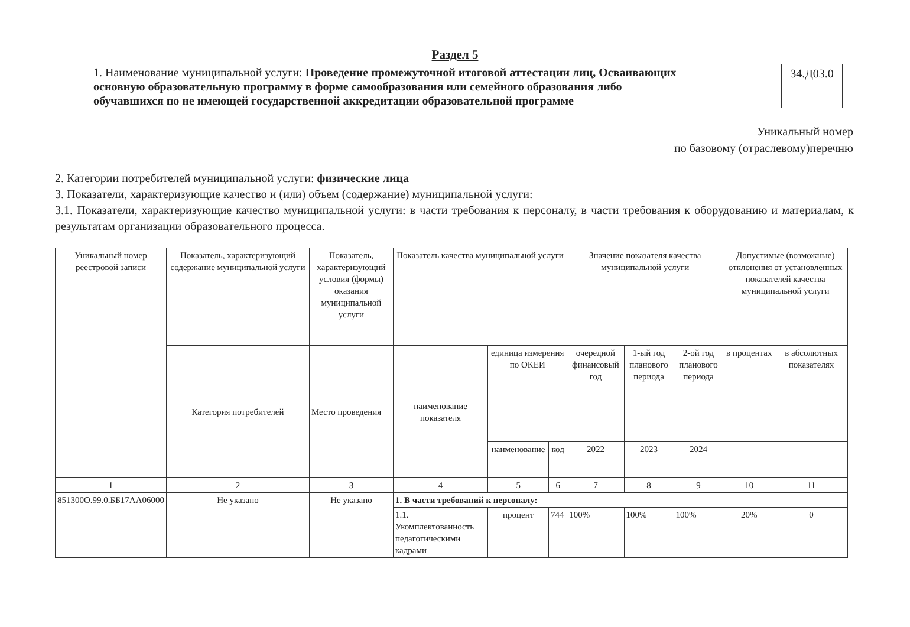Раздел 5
1. Наименование муниципальной услуги: Проведение промежуточной итоговой аттестации лиц, Осваивающих основную образовательную программу в форме самообразования или семейного образования либо обучавшихся по не имеющей государственной аккредитации образовательной программе
34.Д03.0
Уникальный номер
по базовому (отраслевому)перечню
2. Категории потребителей муниципальной услуги: физические лица
3. Показатели, характеризующие качество и (или) объем (содержание) муниципальной услуги:
3.1. Показатели, характеризующие качество муниципальной услуги: в части требования к персоналу, в части требования к оборудованию и материалам, к результатам организации образовательного процесса.
| Уникальный номер реестровой записи | Показатель, характеризующий содержание муниципальной услуги | Показатель, характеризующий условия (формы) оказания муниципальной услуги | Показатель качества муниципальной услуги | | | Значение показателя качества муниципальной услуги | | | Допустимые (возможные) отклонения от установленных показателей качества муниципальной услуги | |
| --- | --- | --- | --- | --- | --- | --- | --- | --- | --- | --- |
| | Категория потребителей | Место проведения | наименование показателя | единица измерения по ОКЕИ | | очередной финансовый год | 1-ый год планового периода | 2-ой год планового периода | в процентах | в абсолютных показателях |
| | | | | наименование | код | 2022 | 2023 | 2024 | | |
| 1 | 2 | 3 | 4 | 5 | 6 | 7 | 8 | 9 | 10 | 11 |
| 851300О.99.0.ББ17АА06000 | Не указано | Не указано | 1. В части требований к персоналу: | | | | | | | |
| | | | 1.1. Укомплектованность педагогическими кадрами | процент | 744 | 100% | 100% | 100% | 20% | 0 |